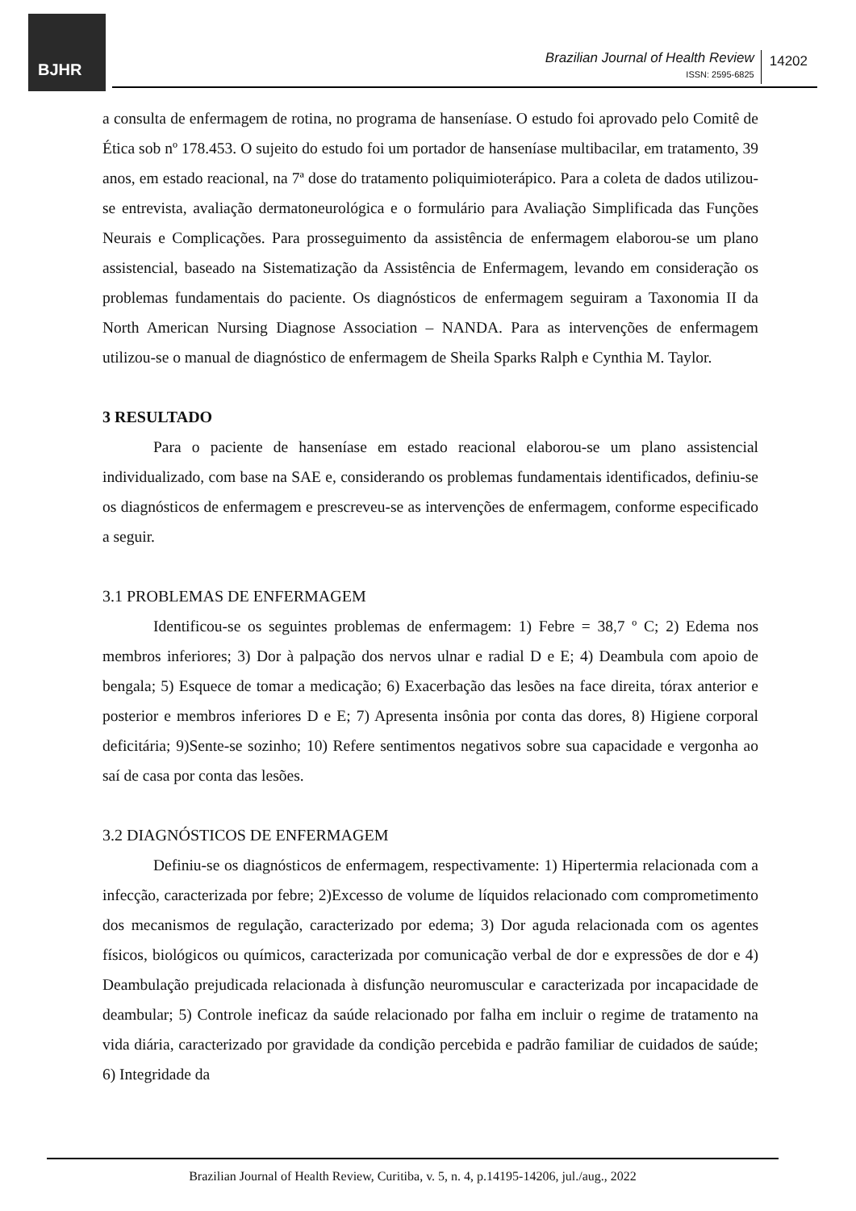BJHR
Brazilian Journal of Health Review
ISSN: 2595-6825
14202
a consulta de enfermagem de rotina, no programa de hanseníase. O estudo foi aprovado pelo Comitê de Ética sob nº 178.453. O sujeito do estudo foi um portador de hanseníase multibacilar, em tratamento, 39 anos, em estado reacional, na 7ª dose do tratamento poliquimioterápico. Para a coleta de dados utilizou-se entrevista, avaliação dermatoneurológica e o formulário para Avaliação Simplificada das Funções Neurais e Complicações. Para prosseguimento da assistência de enfermagem elaborou-se um plano assistencial, baseado na Sistematização da Assistência de Enfermagem, levando em consideração os problemas fundamentais do paciente. Os diagnósticos de enfermagem seguiram a Taxonomia II da North American Nursing Diagnose Association – NANDA. Para as intervenções de enfermagem utilizou-se o manual de diagnóstico de enfermagem de Sheila Sparks Ralph e Cynthia M. Taylor.
3 RESULTADO
Para o paciente de hanseníase em estado reacional elaborou-se um plano assistencial individualizado, com base na SAE e, considerando os problemas fundamentais identificados, definiu-se os diagnósticos de enfermagem e prescreveu-se as intervenções de enfermagem, conforme especificado a seguir.
3.1 PROBLEMAS DE ENFERMAGEM
Identificou-se os seguintes problemas de enfermagem: 1) Febre = 38,7 º C; 2) Edema nos membros inferiores; 3) Dor à palpação dos nervos ulnar e radial D e E; 4) Deambula com apoio de bengala; 5) Esquece de tomar a medicação; 6) Exacerbação das lesões na face direita, tórax anterior e posterior e membros inferiores D e E; 7) Apresenta insônia por conta das dores, 8) Higiene corporal deficitária; 9)Sente-se sozinho; 10) Refere sentimentos negativos sobre sua capacidade e vergonha ao saí de casa por conta das lesões.
3.2 DIAGNÓSTICOS DE ENFERMAGEM
Definiu-se os diagnósticos de enfermagem, respectivamente: 1) Hipertermia relacionada com a infecção, caracterizada por febre; 2)Excesso de volume de líquidos relacionado com comprometimento dos mecanismos de regulação, caracterizado por edema; 3) Dor aguda relacionada com os agentes físicos, biológicos ou químicos, caracterizada por comunicação verbal de dor e expressões de dor e 4) Deambulação prejudicada relacionada à disfunção neuromuscular e caracterizada por incapacidade de deambular; 5) Controle ineficaz da saúde relacionado por falha em incluir o regime de tratamento na vida diária, caracterizado por gravidade da condição percebida e padrão familiar de cuidados de saúde; 6) Integridade da
Brazilian Journal of Health Review, Curitiba, v. 5, n. 4, p.14195-14206, jul./aug., 2022